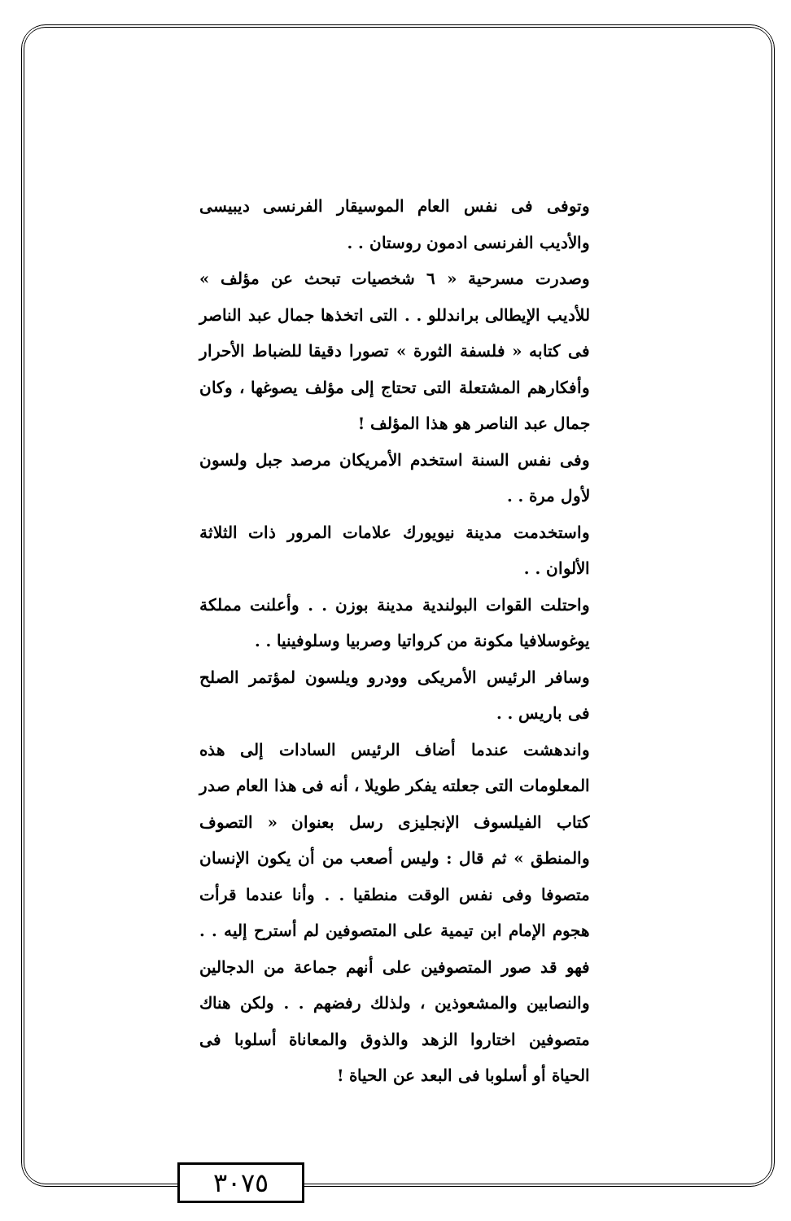وتوفى فى نفس العام الموسيقار الفرنسى ديبيسى والأديب الفرنسى ادمون روستان . .
وصدرت مسرحية « ٦ شخصيات تبحث عن مؤلف » للأديب الإيطالى براندللو . . التى اتخذها جمال عبد الناصر فى كتابه « فلسفة الثورة » تصورا دقيقا للضباط الأحرار وأفكارهم المشتعلة التى تحتاج إلى مؤلف يصوغها ، وكان جمال عبد الناصر هو هذا المؤلف !
وفى نفس السنة استخدم الأمريكان مرصد جبل ولسون لأول مرة . .
واستخدمت مدينة نيويورك علامات المرور ذات الثلاثة الألوان . .
واحتلت القوات البولندية مدينة بوزن . . وأعلنت مملكة يوغوسلافيا مكونة من كرواتيا وصربيا وسلوفينيا . .
وسافر الرئيس الأمريكى وودرو ويلسون لمؤتمر الصلح فى باريس . .
واندهشت عندما أضاف الرئيس السادات إلى هذه المعلومات التى جعلته يفكر طويلا ، أنه فى هذا العام صدر كتاب الفيلسوف الإنجليزى رسل بعنوان « التصوف والمنطق » ثم قال : وليس أصعب من أن يكون الإنسان متصوفا وفى نفس الوقت منطقيا . . وأنا عندما قرأت هجوم الإمام ابن تيمية على المتصوفين لم أسترح إليه . . فهو قد صور المتصوفين على أنهم جماعة من الدجالين والنصابين والمشعوذين ، ولذلك رفضهم . . ولكن هناك متصوفين اختاروا الزهد والذوق والمعاناة أسلوبا فى الحياة أو أسلوبا فى البعد عن الحياة !
٣٠٧٥